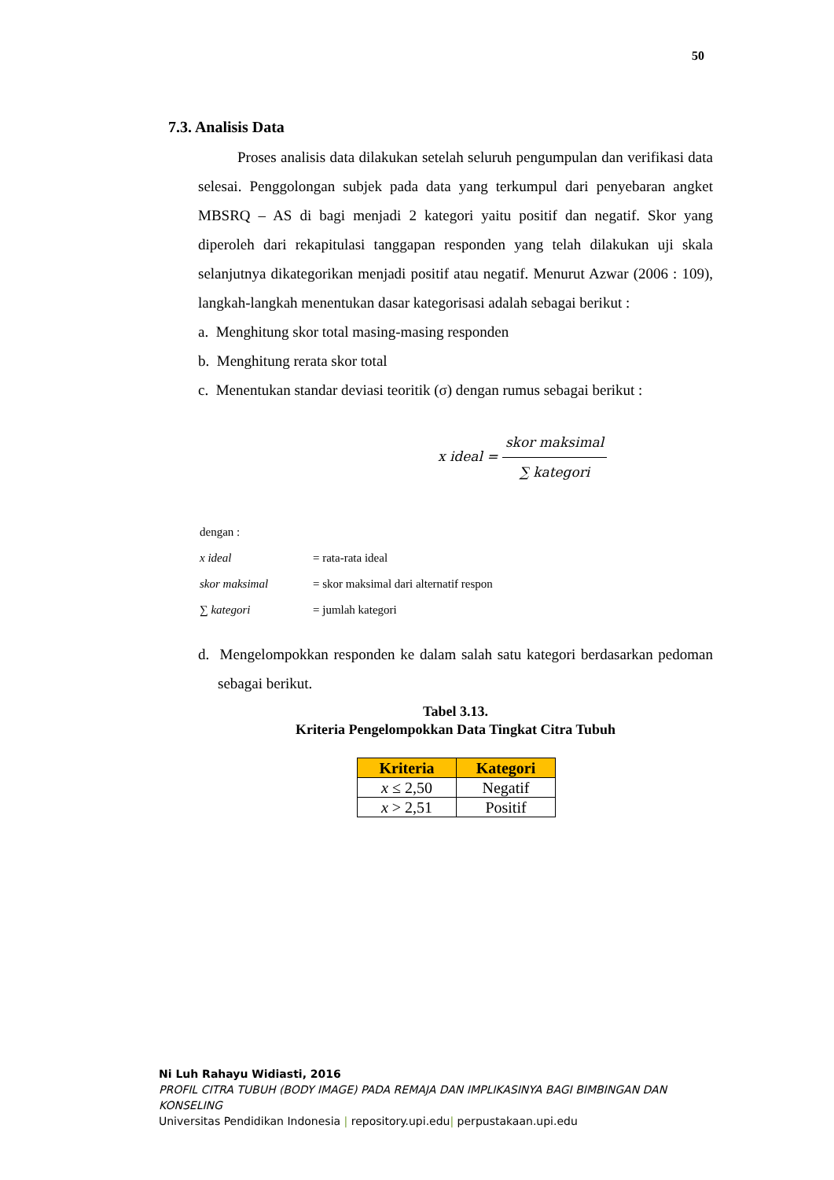50
7.3. Analisis Data
Proses analisis data dilakukan setelah seluruh pengumpulan dan verifikasi data selesai. Penggolongan subjek pada data yang terkumpul dari penyebaran angket MBSRQ – AS di bagi menjadi 2 kategori yaitu positif dan negatif. Skor yang diperoleh dari rekapitulasi tanggapan responden yang telah dilakukan uji skala selanjutnya dikategorikan menjadi positif atau negatif. Menurut Azwar (2006 : 109), langkah-langkah menentukan dasar kategorisasi adalah sebagai berikut :
a. Menghitung skor total masing-masing responden
b. Menghitung rerata skor total
c. Menentukan standar deviasi teoritik (σ) dengan rumus sebagai berikut :
x ideal = skor maksimal ∑ kategori
| dengan : | |
| x ideal | = rata-rata ideal |
| skor maksimal | = skor maksimal dari alternatif respon |
| ∑ kategori | = jumlah kategori |
d. Mengelompokkan responden ke dalam salah satu kategori berdasarkan pedoman sebagai berikut.
Tabel 3.13.
Kriteria Pengelompokkan Data Tingkat Citra Tubuh
| Kriteria | Kategori |
| --- | --- |
| x ≤ 2,50 | Negatif |
| x > 2,51 | Positif |
Ni Luh Rahayu Widiasti, 2016
PROFIL CITRA TUBUH (BODY IMAGE) PADA REMAJA DAN IMPLIKASINYA BAGI BIMBINGAN DAN KONSELING
Universitas Pendidikan Indonesia | repository.upi.edu| perpustakaan.upi.edu